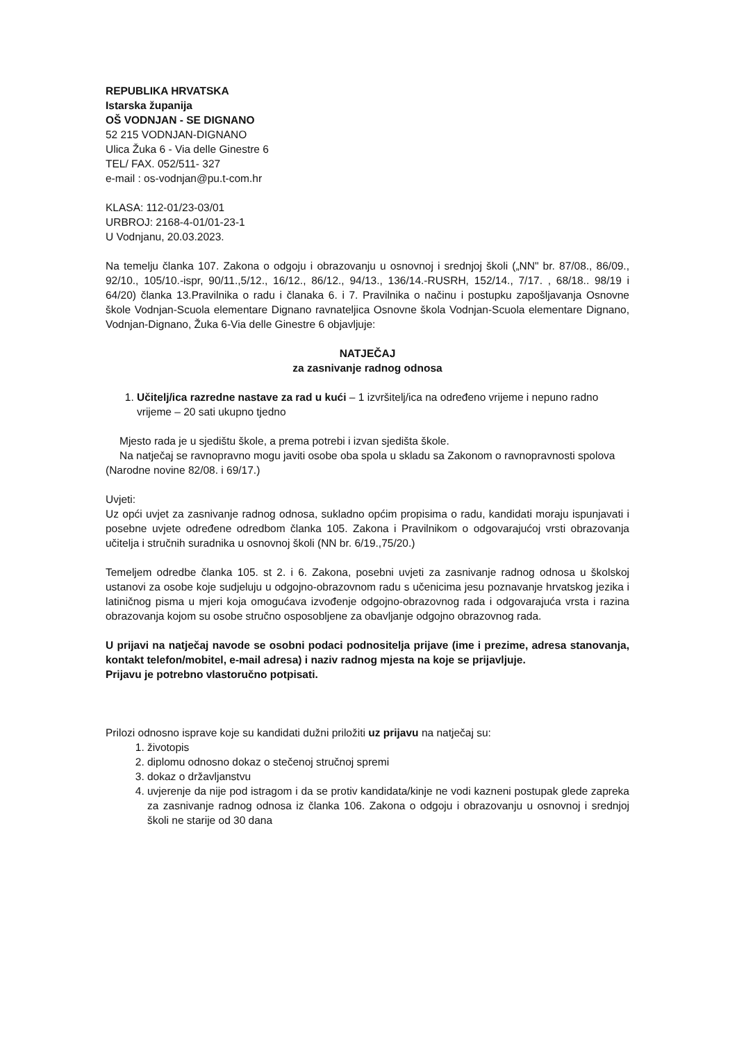REPUBLIKA HRVATSKA
Istarska županija
OŠ VODNJAN - SE DIGNANO
52 215 VODNJAN-DIGNANO
Ulica Žuka 6 - Via delle Ginestre 6
TEL/ FAX. 052/511- 327
e-mail : os-vodnjan@pu.t-com.hr
KLASA: 112-01/23-03/01
URBROJ: 2168-4-01/01-23-1
U Vodnjanu, 20.03.2023.
Na temelju članka 107. Zakona o odgoju i obrazovanju u osnovnoj i srednjoj školi („NN" br. 87/08., 86/09., 92/10., 105/10.-ispr, 90/11.,5/12., 16/12., 86/12., 94/13., 136/14.-RUSRH, 152/14., 7/17. , 68/18.. 98/19 i 64/20) članka 13.Pravilnika o radu i članaka 6. i 7. Pravilnika o načinu i postupku zapošljavanja Osnovne škole Vodnjan-Scuola elementare Dignano ravnateljica Osnovne škola Vodnjan-Scuola elementare Dignano, Vodnjan-Dignano, Žuka 6-Via delle Ginestre 6 objavljuje:
NATJEČAJ
za zasnivanje radnog odnosa
1. Učitelj/ica razredne nastave za rad u kući – 1 izvršitelj/ica na određeno vrijeme i nepuno radno vrijeme – 20 sati ukupno tjedno
Mjesto rada je u sjedištu škole, a prema potrebi i izvan sjedišta škole.
Na natječaj se ravnopravno mogu javiti osobe oba spola u skladu sa Zakonom o ravnopravnosti spolova (Narodne novine 82/08. i 69/17.)
Uvjeti:
Uz opći uvjet za zasnivanje radnog odnosa, sukladno općim propisima o radu, kandidati moraju ispunjavati i posebne uvjete određene odredbom članka 105. Zakona i Pravilnikom o odgovarajućoj vrsti obrazovanja učitelja i stručnih suradnika u osnovnoj školi (NN br. 6/19.,75/20.)
Temeljem odredbe članka 105. st 2. i 6. Zakona, posebni uvjeti za zasnivanje radnog odnosa u školskoj ustanovi za osobe koje sudjeluju u odgojno-obrazovnom radu s učenicima jesu poznavanje hrvatskog jezika i latiničnog pisma u mjeri koja omogućava izvođenje odgojno-obrazovnog rada i odgovarajuća vrsta i razina obrazovanja kojom su osobe stručno osposobljene za obavljanje odgojno obrazovnog rada.
U prijavi na natječaj navode se osobni podaci podnositelja prijave (ime i prezime, adresa stanovanja, kontakt telefon/mobitel, e-mail adresa) i naziv radnog mjesta na koje se prijavljuje.
Prijavu je potrebno vlastoručno potpisati.
Prilozi odnosno isprave koje su kandidati dužni priložiti uz prijavu na natječaj su:
1. životopis
2. diplomu odnosno dokaz o stečenoj stručnoj spremi
3. dokaz o državljanstvu
4. uvjerenje da nije pod istragom i da se protiv kandidata/kinje ne vodi kazneni postupak glede zapreka za zasnivanje radnog odnosa iz članka 106. Zakona o odgoju i obrazovanju u osnovnoj i srednjoj školi ne starije od 30 dana